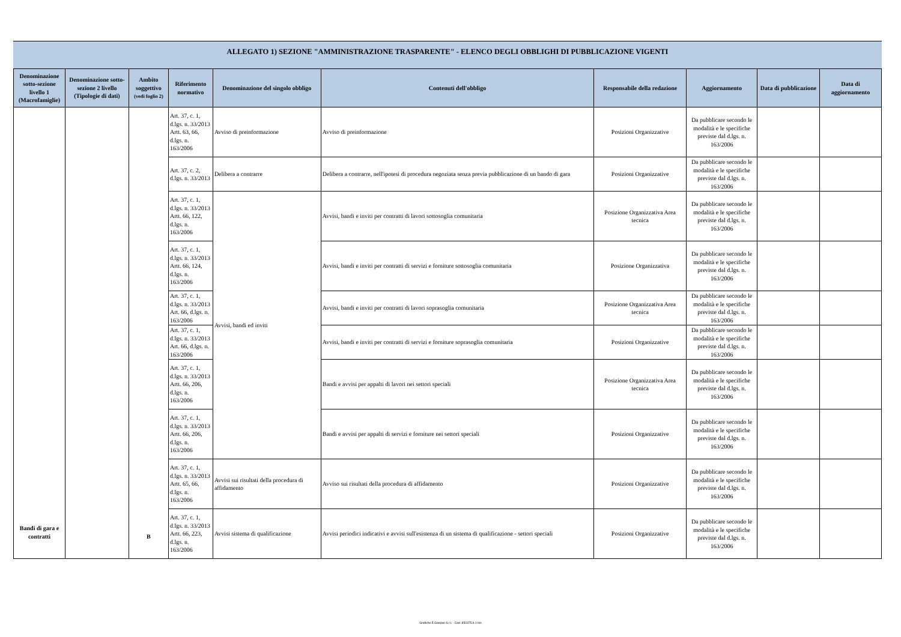ALLEGATO 1) SEZIONE "AMMINISTRAZIONE TRASPARENTE" - ELENCO DEGLI OBBLIGHI DI PUBBLICAZIONE VIGENTI
| Denominazione sotto-sezione livello 1 (Macrofamiglie) | Denominazione sotto-sezione 2 livello (Tipologie di dati) | Ambito soggettivo (vedi foglio 2) | Riferimento normativo | Denominazione del singolo obbligo | Contenuti dell'obbligo | Responsabile della redazione | Aggiornamento | Data di pubblicazione | Data di aggiornamento |
| --- | --- | --- | --- | --- | --- | --- | --- | --- | --- |
| Bandi di gara e contratti | | B | Art. 37, c. 1, d.lgs. n. 33/2013 Artt. 63, 66, d.lgs. n. 163/2006 | Avviso di preinformazione | Avviso di preinformazione | Posizioni Organizzative | Da pubblicare secondo le modalità e le specifiche previste dal d.lgs. n. 163/2006 | | |
| | | | Art. 37, c. 2, d.lgs. n. 33/2013 | Delibera a contrarre | Delibera a contrarre, nell'ipotesi di procedura negoziata senza previa pubblicazione di un bando di gara | Posizioni Organizzative | Da pubblicare secondo le modalità e le specifiche previste dal d.lgs. n. 163/2006 | | |
| | | | Art. 37, c. 1, d.lgs. n. 33/2013 Artt. 66, 122, d.lgs. n. 163/2006 | Avvisi, bandi ed inviti | Avvisi, bandi e inviti per contratti di lavori sottosoglia comunitaria | Posizione Organizzativa Area tecnica | Da pubblicare secondo le modalità e le specifiche previste dal d.lgs. n. 163/2006 | | |
| | | | Art. 37, c. 1, d.lgs. n. 33/2013 Artt. 66, 124, d.lgs. n. 163/2006 | | Avvisi, bandi e inviti per contratti di servizi e forniture sottosoglia comunitaria | Posizione Organizzativa | Da pubblicare secondo le modalità e le specifiche previste dal d.lgs. n. 163/2006 | | |
| | | | Art. 37, c. 1, d.lgs. n. 33/2013 Art. 66, d.lgs. n. 163/2006 | | Avvisi, bandi e inviti per contratti di lavori soprasoglia comunitaria | Posizione Organizzativa Area tecnica | Da pubblicare secondo le modalità e le specifiche previste dal d.lgs. n. 163/2006 | | |
| | | | Art. 37, c. 1, d.lgs. n. 33/2013 Art. 66, d.lgs. n. 163/2006 | | Avvisi, bandi e inviti per contratti di servizi e forniture soprasoglia comunitaria | Posizioni Organizzative | Da pubblicare secondo le modalità e le specifiche previste dal d.lgs. n. 163/2006 | | |
| | | | Art. 37, c. 1, d.lgs. n. 33/2013 Artt. 66, 206, d.lgs. n. 163/2006 | | Bandi e avvisi per appalti di lavori nei settori speciali | Posizione Organizzativa Area tecnica | Da pubblicare secondo le modalità e le specifiche previste dal d.lgs. n. 163/2006 | | |
| | | | Art. 37, c. 1, d.lgs. n. 33/2013 Artt. 66, 206, d.lgs. n. 163/2006 | | Bandi e avvisi per appalti di servizi e forniture nei settori speciali | Posizioni Organizzative | Da pubblicare secondo le modalità e le specifiche previste dal d.lgs. n. 163/2006 | | |
| | | | Art. 37, c. 1, d.lgs. n. 33/2013 Artt. 65, 66, d.lgs. n. 163/2006 | Avvisi sui risultati della procedura di affidamento | Avviso sui risultati della procedura di affidamento | Posizioni Organizzative | Da pubblicare secondo le modalità e le specifiche previste dal d.lgs. n. 163/2006 | | |
| | | | Art. 37, c. 1, d.lgs. n. 33/2013 Artt. 66, 223, d.lgs. n. 163/2006 | Avvisi sistema di qualificazione | Avvisi periodici indicativi e avvisi sull'esistenza di un sistema di qualificazione - settori speciali | Posizioni Organizzative | Da pubblicare secondo le modalità e le specifiche previste dal d.lgs. n. 163/2006 | | |
Grafiche E.Gaspari S.r.l. - Cod. 850375.b.1-bis